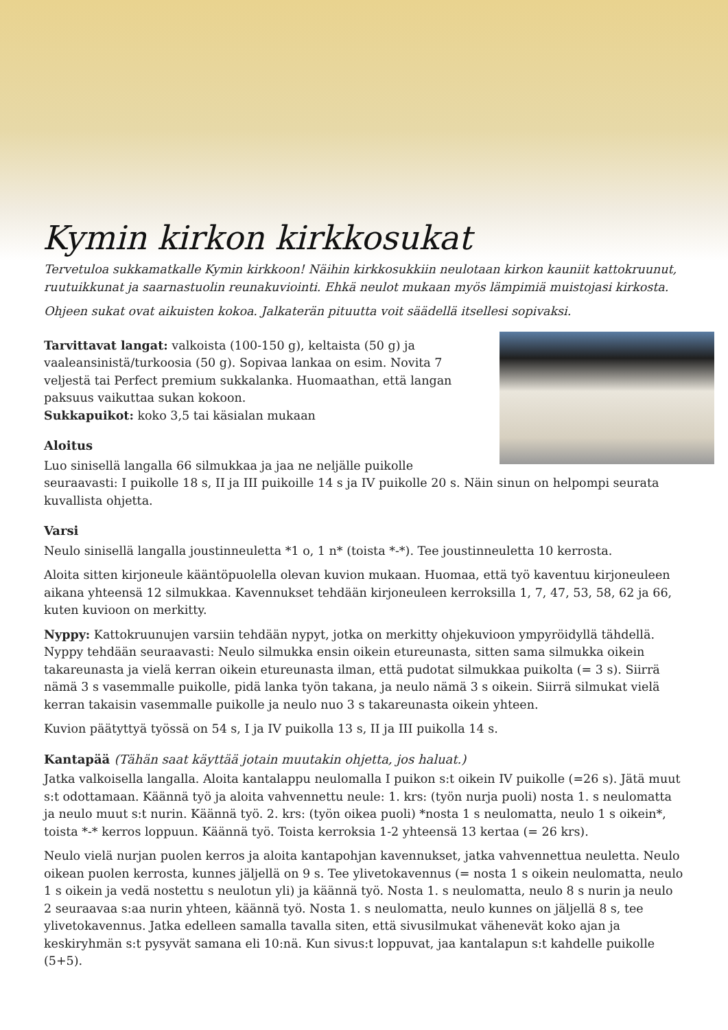Kymin kirkon kirkkosukat
Tervetuloa sukkamatkalle Kymin kirkkoon! Näihin kirkkosukkiin neulotaan kirkon kauniit kattokruunut, ruutuikkunat ja saarnastuolin reunakuviointi. Ehkä neulot mukaan myös lämpimiä muistojasi kirkosta.
Ohjeen sukat ovat aikuisten kokoa. Jalkaterän pituutta voit säädellä itsellesi sopivaksi.
Tarvittavat langat: valkoista (100-150 g), keltaista (50 g) ja vaaleansinistä/turkoosia (50 g). Sopivaa lankaa on esim. Novita 7 veljestä tai Perfect premium sukkalanka. Huomaathan, että langan paksuus vaikuttaa sukan kokoon.
Sukkapuikot: koko 3,5 tai käsialan mukaan
Aloitus
Luo sinisellä langalla 66 silmukkaa ja jaa ne neljälle puikolle seuraavasti: I puikolle 18 s, II ja III puikoille 14 s ja IV puikolle 20 s. Näin sinun on helpompi seurata kuvallista ohjetta.
Varsi
Neulo sinisellä langalla joustinneuletta *1 o, 1 n* (toista *-*). Tee joustinneuletta 10 kerrosta.
Aloita sitten kirjoneule kääntöpuolella olevan kuvion mukaan. Huomaa, että työ kaventuu kirjoneuleen aikana yhteensä 12 silmukkaa. Kavennukset tehdään kirjoneuleen kerroksilla 1, 7, 47, 53, 58, 62 ja 66, kuten kuvioon on merkitty.
Nyppy: Kattokruunujen varsiin tehdään nypyt, jotka on merkitty ohjekuvioon ympyröidyllä tähdellä. Nyppy tehdään seuraavasti: Neulo silmukka ensin oikein etureunasta, sitten sama silmukka oikein takareunasta ja vielä kerran oikein etureunasta ilman, että pudotat silmukkaa puikolta (= 3 s). Siirrä nämä 3 s vasemmalle puikolle, pidä lanka työn takana, ja neulo nämä 3 s oikein. Siirrä silmukat vielä kerran takaisin vasemmalle puikolle ja neulo nuo 3 s takareunasta oikein yhteen.
Kuvion päätyttyä työssä on 54 s, I ja IV puikolla 13 s, II ja III puikolla 14 s.
Kantapää (Tähän saat käyttää jotain muutakin ohjetta, jos haluat.)
Jatka valkoisella langalla. Aloita kantalappu neulomalla I puikon s:t oikein IV puikolle (=26 s). Jätä muut s:t odottamaan. Käännä työ ja aloita vahvennettu neule: 1. krs: (työn nurja puoli) nosta 1. s neulomatta ja neulo muut s:t nurin. Käännä työ. 2. krs: (työn oikea puoli) *nosta 1 s neulomatta, neulo 1 s oikein*, toista *-* kerros loppuun. Käännä työ. Toista kerroksia 1-2 yhteensä 13 kertaa (= 26 krs).
Neulo vielä nurjan puolen kerros ja aloita kantapohjan kavennukset, jatka vahvennettua neuletta. Neulo oikean puolen kerrosta, kunnes jäljellä on 9 s. Tee ylivetokavennus (= nosta 1 s oikein neulomatta, neulo 1 s oikein ja vedä nostettu s neulotun yli) ja käännä työ. Nosta 1. s neulomatta, neulo 8 s nurin ja neulo 2 seuraavaa s:aa nurin yhteen, käännä työ. Nosta 1. s neulomatta, neulo kunnes on jäljellä 8 s, tee ylivetokavennus. Jatka edelleen samalla tavalla siten, että sivusilmukat vähenevät koko ajan ja keskiryhmän s:t pysyvät samana eli 10:nä. Kun sivus:t loppuvat, jaa kantalapun s:t kahdelle puikolle (5+5).